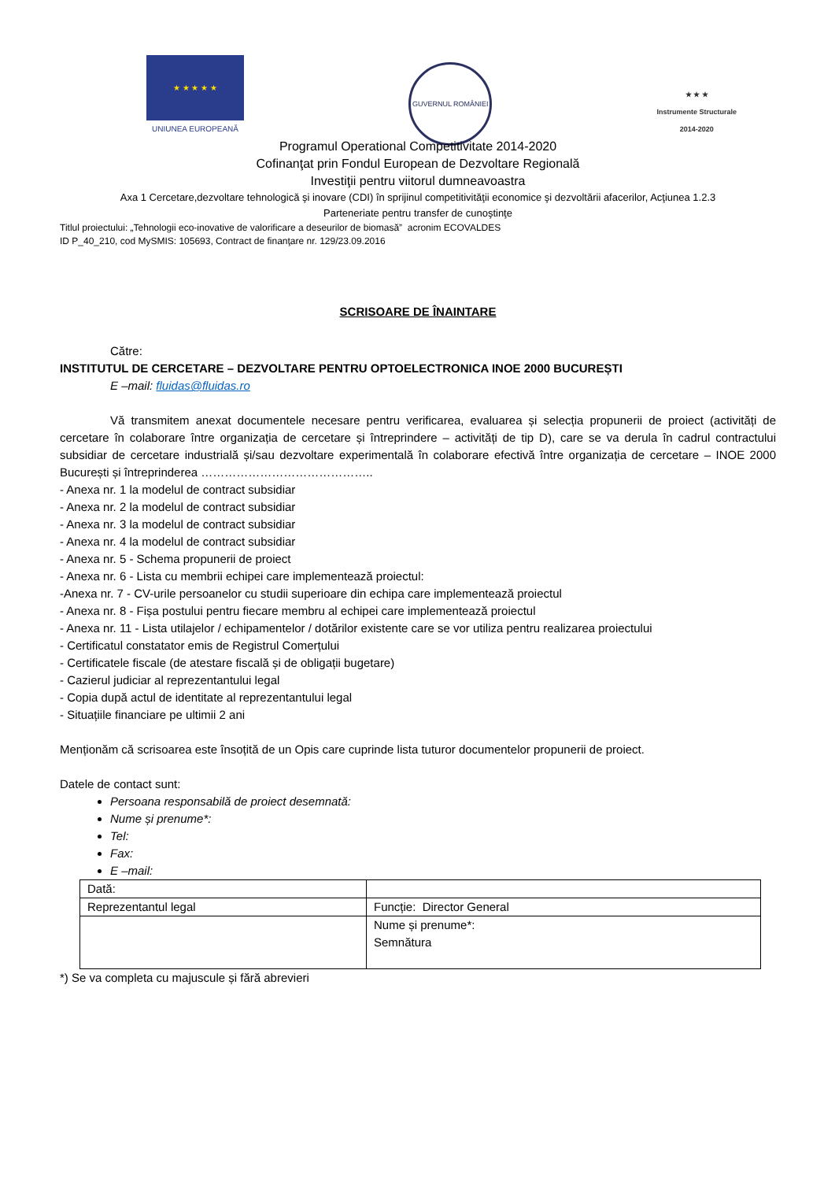★ ★ ★ ★ ★
UNIUNEA EUROPEANĂ
GUVERNUL ROMÂNIEI
★ ★ ★
Instrumente Structurale
2014-2020
Programul Operational Competitivitate 2014-2020
Cofinanţat prin Fondul European de Dezvoltare Regională
Investiţii pentru viitorul dumneavoastra
Axa 1 Cercetare,dezvoltare tehnologică şi inovare (CDI) în sprijinul competitivităţii economice şi dezvoltării afacerilor, Acţiunea 1.2.3
Parteneriate pentru transfer de cunoştinţe
Titlul proiectului: „Tehnologii eco-inovative de valorificare a deseurilor de biomasă” acronim ECOVALDES
ID P_40_210, cod MySMIS: 105693, Contract de finanţare nr. 129/23.09.2016
SCRISOARE DE ÎNAINTARE
Către:
INSTITUTUL DE CERCETARE – DEZVOLTARE PENTRU OPTOELECTRONICA INOE 2000 BUCUREȘTI
E –mail: fluidas@fluidas.ro
Vă transmitem anexat documentele necesare pentru verificarea, evaluarea și selecția propunerii de proiect (activități de cercetare în colaborare între organizația de cercetare și întreprindere – activități de tip D), care se va derula în cadrul contractului subsidiar de cercetare industrială și/sau dezvoltare experimentală în colaborare efectivă între organizația de cercetare – INOE 2000 București și întreprinderea ……………………………………..
- Anexa nr. 1 la modelul de contract subsidiar
- Anexa nr. 2 la modelul de contract subsidiar
- Anexa nr. 3 la modelul de contract subsidiar
- Anexa nr. 4 la modelul de contract subsidiar
- Anexa nr. 5 - Schema propunerii de proiect
- Anexa nr. 6 - Lista cu membrii echipei care implementează proiectul:
-Anexa nr. 7 - CV-urile persoanelor cu studii superioare din echipa care implementează proiectul
- Anexa nr. 8 - Fișa postului pentru fiecare membru al echipei care implementează proiectul
- Anexa nr. 11 - Lista utilajelor / echipamentelor / dotărilor existente care se vor utiliza pentru realizarea proiectului
- Certificatul constatator emis de Registrul Comerțului
- Certificatele fiscale (de atestare fiscală și de obligații bugetare)
- Cazierul judiciar al reprezentantului legal
- Copia după actul de identitate al reprezentantului legal
- Situațiile financiare pe ultimii 2 ani
Menționăm că scrisoarea este însoțită de un Opis care cuprinde lista tuturor documentelor propunerii de proiect.
Datele de contact sunt:
Persoana responsabilă de proiect desemnată:
Nume și prenume*:
Tel:
Fax:
E –mail:
| Dată: | |
| Reprezentantul legal | Funcție: Director General |
| | Nume și prenume*: Semnătura |
*) Se va completa cu majuscule și fără abrevieri